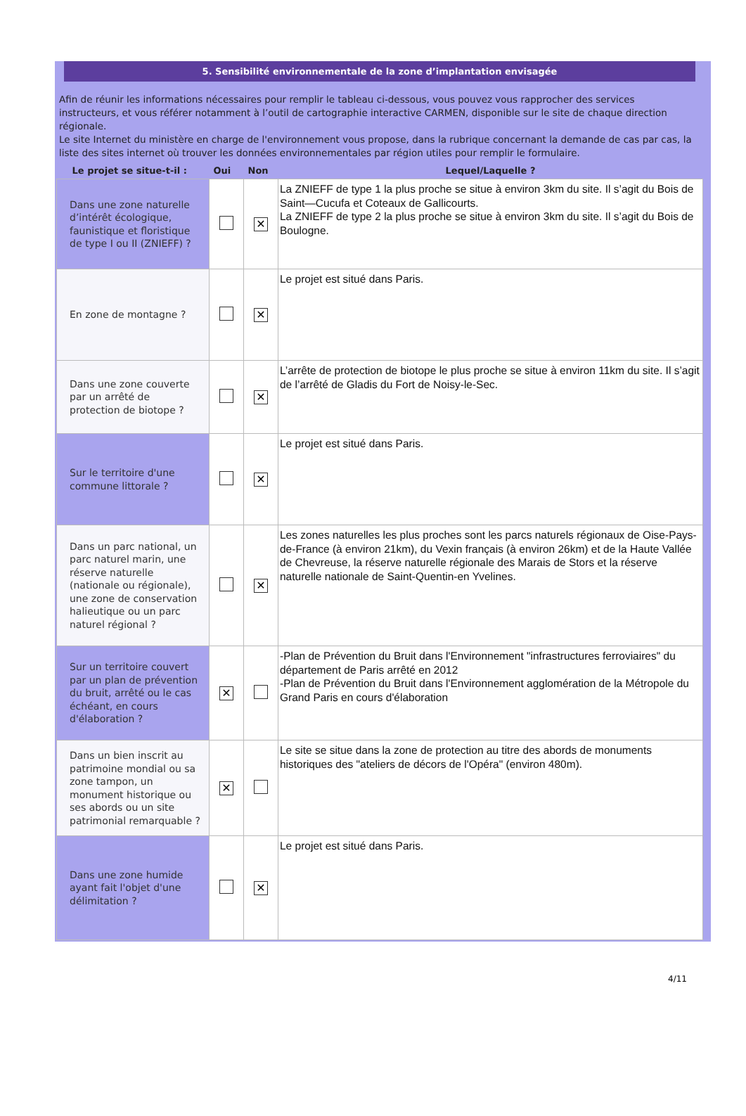5. Sensibilité environnementale de la zone d’implantation envisagée
Afin de réunir les informations nécessaires pour remplir le tableau ci-dessous, vous pouvez vous rapprocher des services instructeurs, et vous référer notamment à l’outil de cartographie interactive CARMEN, disponible sur le site de chaque direction régionale.
Le site Internet du ministère en charge de l'environnement vous propose, dans la rubrique concernant la demande de cas par cas, la liste des sites internet où trouver les données environnementales par région utiles pour remplir le formulaire.
| Le projet se situe-t-il : | Oui | Non | Lequel/Laquelle ? |
| --- | --- | --- | --- |
| Dans une zone naturelle d’intérêt écologique, faunistique et floristique de type I ou II (ZNIEFF) ? | | ✕ | La ZNIEFF de type 1 la plus proche se situe à environ 3km du site. Il s’agit du Bois de Saint—Cucufa et Coteaux de Gallicourts. La ZNIEFF de type 2 la plus proche se situe à environ 3km du site. Il s’agit du Bois de Boulogne. |
| En zone de montagne ? | | ✕ | Le projet est situé dans Paris. |
| Dans une zone couverte par un arrêté de protection de biotope ? | | ✕ | L’arrête de protection de biotope le plus proche se situe à environ 11km du site. Il s’agit de l’arrêté de Gladis du Fort de Noisy-le-Sec. |
| Sur le territoire d'une commune littorale ? | | ✕ | Le projet est situé dans Paris. |
| Dans un parc national, un parc naturel marin, une réserve naturelle (nationale ou régionale), une zone de conservation halieutique ou un parc naturel régional ? | | ✕ | Les zones naturelles les plus proches sont les parcs naturels régionaux de Oise-Pays-de-France (à environ 21km), du Vexin français (à environ 26km) et de la Haute Vallée de Chevreuse, la réserve naturelle régionale des Marais de Stors et la réserve naturelle nationale de Saint-Quentin-en Yvelines. |
| Sur un territoire couvert par un plan de prévention du bruit, arrêté ou le cas échéant, en cours d'élaboration ? | ✕ | | -Plan de Prévention du Bruit dans l'Environnement "infrastructures ferroviaires" du département de Paris arrêté en 2012 -Plan de Prévention du Bruit dans l'Environnement agglomération de la Métropole du Grand Paris en cours d'élaboration |
| Dans un bien inscrit au patrimoine mondial ou sa zone tampon, un monument historique ou ses abords ou un site patrimonial remarquable ? | ✕ | | Le site se situe dans la zone de protection au titre des abords de monuments historiques des "ateliers de décors de l'Opéra" (environ 480m). |
| Dans une zone humide ayant fait l'objet d'une délimitation ? | | ✕ | Le projet est situé dans Paris. |
4/11